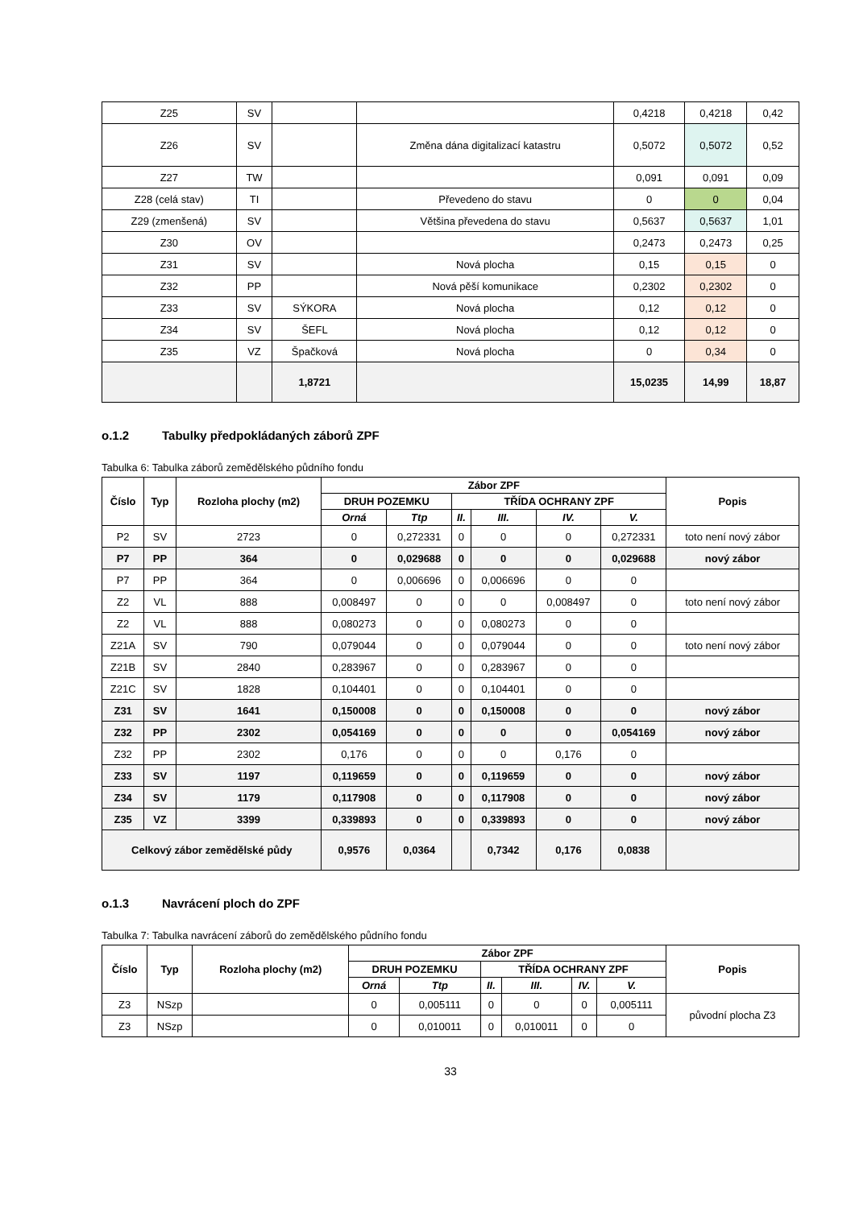| Z25 | SV | | | 0,4218 | 0,4218 | 0,42 |
| Z26 | SV | | Změna dána digitalizací katastru | 0,5072 | 0,5072 | 0,52 |
| Z27 | TW | | | 0,091 | 0,091 | 0,09 |
| Z28 (celá stav) | TI | | Převedeno do stavu | 0 | 0 | 0,04 |
| Z29 (zmenšená) | SV | | Většina převedena do stavu | 0,5637 | 0,5637 | 1,01 |
| Z30 | OV | | | 0,2473 | 0,2473 | 0,25 |
| Z31 | SV | | Nová plocha | 0,15 | 0,15 | 0 |
| Z32 | PP | | Nová pěší komunikace | 0,2302 | 0,2302 | 0 |
| Z33 | SV | SÝKORA | Nová plocha | 0,12 | 0,12 | 0 |
| Z34 | SV | ŠEFL | Nová plocha | 0,12 | 0,12 | 0 |
| Z35 | VZ | Špačková | Nová plocha | 0 | 0,34 | 0 |
| | | 1,8721 | | 15,0235 | 14,99 | 18,87 |
o.1.2 Tabulky předpokládaných záborů ZPF
Tabulka 6: Tabulka záborů zemědělského půdního fondu
| Číslo | Typ | Rozloha plochy (m2) | Zábor ZPF | | | | | | Popis |
| --- | --- | --- | --- | --- | --- | --- | --- | --- | --- |
| | | | DRUH POZEMKU | | TŘÍDA OCHRANY ZPF | | | | |
| | | | Orná | Ttp | II. | III. | IV. | V. | |
| P2 | SV | 2723 | 0 | 0,272331 | 0 | 0 | 0 | 0,272331 | toto není nový zábor |
| P7 | PP | 364 | 0 | 0,029688 | 0 | 0 | 0 | 0,029688 | nový zábor |
| P7 | PP | 364 | 0 | 0,006696 | 0 | 0,006696 | 0 | 0 | |
| Z2 | VL | 888 | 0,008497 | 0 | 0 | 0 | 0,008497 | 0 | toto není nový zábor |
| Z2 | VL | 888 | 0,080273 | 0 | 0 | 0,080273 | 0 | 0 | |
| Z21A | SV | 790 | 0,079044 | 0 | 0 | 0,079044 | 0 | 0 | toto není nový zábor |
| Z21B | SV | 2840 | 0,283967 | 0 | 0 | 0,283967 | 0 | 0 | |
| Z21C | SV | 1828 | 0,104401 | 0 | 0 | 0,104401 | 0 | 0 | |
| Z31 | SV | 1641 | 0,150008 | 0 | 0 | 0,150008 | 0 | 0 | nový zábor |
| Z32 | PP | 2302 | 0,054169 | 0 | 0 | 0 | 0 | 0,054169 | nový zábor |
| Z32 | PP | 2302 | 0,176 | 0 | 0 | 0 | 0,176 | 0 | |
| Z33 | SV | 1197 | 0,119659 | 0 | 0 | 0,119659 | 0 | 0 | nový zábor |
| Z34 | SV | 1179 | 0,117908 | 0 | 0 | 0,117908 | 0 | 0 | nový zábor |
| Z35 | VZ | 3399 | 0,339893 | 0 | 0 | 0,339893 | 0 | 0 | nový zábor |
| Celkový zábor zemědělské půdy | | | 0,9576 | 0,0364 | | 0,7342 | 0,176 | 0,0838 | |
o.1.3 Navrácení ploch do ZPF
Tabulka 7: Tabulka navrácení záborů do zemědělského půdního fondu
| Číslo | Typ | Rozloha plochy (m2) | Zábor ZPF | | | | | | Popis |
| --- | --- | --- | --- | --- | --- | --- | --- | --- | --- |
| | | | DRUH POZEMKU | | TŘÍDA OCHRANY ZPF | | | | |
| | | | Orná | Ttp | II. | III. | IV. | V. | |
| Z3 | NSzp | | 0 | 0,005111 | 0 | 0 | 0 | 0,005111 | původní plocha Z3 |
| Z3 | NSzp | | 0 | 0,010011 | 0 | 0,010011 | 0 | 0 | |
33